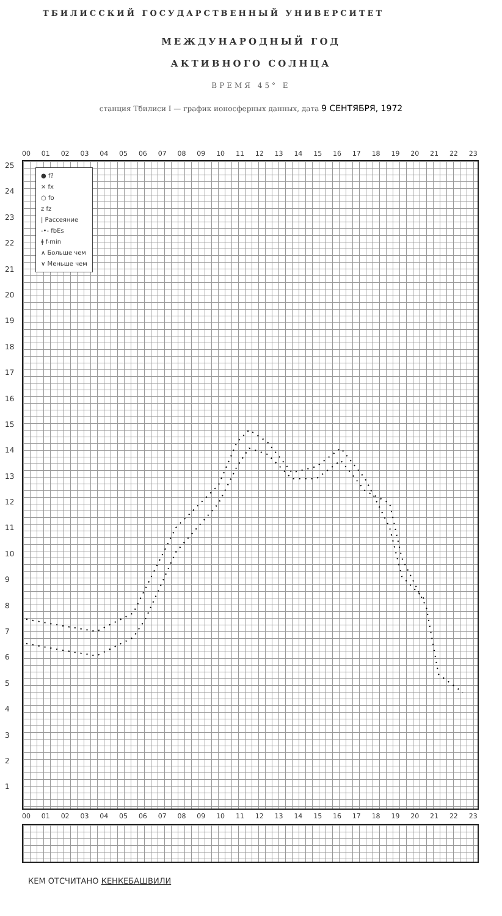ТБИЛИССКИЙ ГОСУДАРСТВЕННЫЙ УНИВЕРСИТЕТ
МЕЖДУНАРОДНЫЙ ГОД
АКТИВНОГО СОЛНЦА
ВРЕМЯ 45° E
станция Тбилиси I — график ионосферных данных, дата 9 СЕНТЯБРЯ, 1972
00 01 02 03 04 05 06 07 08 09 10 11 12 13 14 15 16 17 18 19 20 21 22 23
25
24
23
22
21
20
19
18
17
16
15
14
13
12
11
10
9
8
7
6
5
4
3
2
1
● f?
× fx
○ fo
z fz
| Рассеяние
-•- fbEs
ǂ f-min
∧ Больше чем
∨ Меньше чем
00 01 02 03 04 05 06 07 08 09 10 11 12 13 14 15 16 17 18 19 20 21 22 23
КЕМ ОТСЧИТАНО КЕНКЕБАШВИЛИ